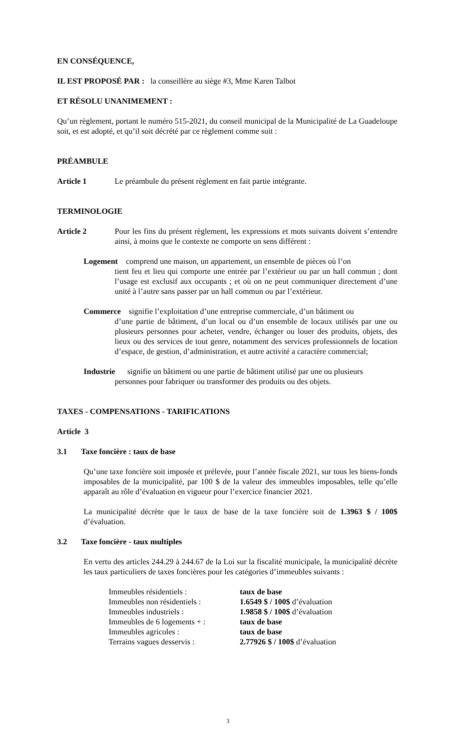EN CONSÉQUENCE,
IL EST PROPOSÉ PAR : la conseillère au siège #3, Mme Karen Talbot
ET RÉSOLU UNANIMEMENT :
Qu’un règlement, portant le numéro 515-2021, du conseil municipal de la Municipalité de La Guadeloupe soit, et est adopté, et qu’il soit décrété par ce règlement comme suit :
PRÉAMBULE
Article 1 Le préambule du présent règlement en fait partie intégrante.
TERMINOLOGIE
Article 2 Pour les fins du présent règlement, les expressions et mots suivants doivent s’entendre ainsi, à moins que le contexte ne comporte un sens différent :
Logement comprend une maison, un appartement, un ensemble de pièces où l’on
tient feu et lieu qui comporte une entrée par l’extérieur ou par un hall commun ; dont l’usage est exclusif aux occupants ; et où on ne peut communiquer directement d’une unité à l’autre sans passer par un hall commun ou par l’extérieur.
Commerce signifie l’exploitation d’une entreprise commerciale, d’un bâtiment ou
d’une partie de bâtiment, d’un local ou d’un ensemble de locaux utilisés par une ou plusieurs personnes pour acheter, vendre, échanger ou louer des produits, objets, des lieux ou des services de tout genre, notamment des services professionnels de location d’espace, de gestion, d’administration, et autre activité a caractère commercial;
Industrie signifie un bâtiment ou une partie de bâtiment utilisé par une ou plusieurs
personnes pour fabriquer ou transformer des produits ou des objets.
TAXES - COMPENSATIONS - TARIFICATIONS
Article 3
3.1 Taxe foncière : taux de base
Qu’une taxe foncière soit imposée et prélevée, pour l’année fiscale 2021, sur tous les biens-fonds imposables de la municipalité, par 100 $ de la valeur des immeubles imposables, telle qu’elle apparaît au rôle d’évaluation en vigueur pour l’exercice financier 2021.
La municipalité décrète que le taux de base de la taxe foncière soit de 1.3963 $ / 100$ d’évaluation.
3.2 Taxe foncière - taux multiples
En vertu des articles 244.29 à 244.67 de la Loi sur la fiscalité municipale, la municipalité décrète les taux particuliers de taxes foncières pour les catégories d’immeubles suivants :
Immeubles résidentiels : taux de base
Immeubles non résidentiels : 1.6549 $ / 100$ d’évaluation
Immeubles industriels : 1.9858 $ / 100$ d’évaluation
Immeubles de 6 logements + : taux de base
Immeubles agricoles : taux de base
Terrains vagues desservis : 2.77926 $ / 100$ d’évaluation
3